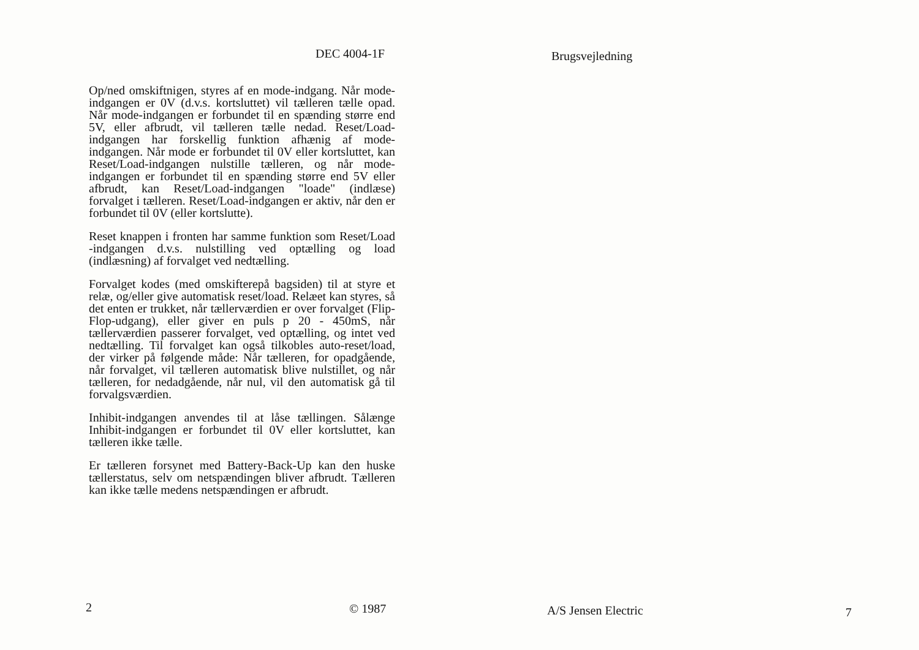DEC 4004-1F
Op/ned omskiftnigen, styres af en mode-indgang. Når mode-indgangen er 0V (d.v.s. kortsluttet) vil tælleren tælle opad. Når mode-indgangen er forbundet til en spænding større end 5V, eller afbrudt, vil tælleren tælle nedad. Reset/Load-indgangen har forskellig funktion afhænig af mode-indgangen. Når mode er forbundet til 0V eller kortsluttet, kan Reset/Load-indgangen nulstille tælleren, og når mode-indgangen er forbundet til en spænding større end 5V eller afbrudt, kan Reset/Load-indgangen "loade" (indlæse) forvalget i tælleren. Reset/Load-indgangen er aktiv, når den er forbundet til 0V (eller kortslutte).
Reset knappen i fronten har samme funktion som Reset/Load -indgangen d.v.s. nulstilling ved optælling og load (indlæsning) af forvalget ved nedtælling.
Forvalget kodes (med omskifterepå bagsiden) til at styre et relæ, og/eller give automatisk reset/load. Relæet kan styres, så det enten er trukket, når tællerværdien er over forvalget (Flip-Flop-udgang), eller giver en puls p 20 - 450mS, når tællerværdien passerer forvalget, ved optælling, og intet ved nedtælling. Til forvalget kan også tilkobles auto-reset/load, der virker på følgende måde: Når tælleren, for opadgående, når forvalget, vil tælleren automatisk blive nulstillet, og når tælleren, for nedadgående, når nul, vil den automatisk gå til forvalgsværdien.
Inhibit-indgangen anvendes til at låse tællingen. Sålænge Inhibit-indgangen er forbundet til 0V eller kortsluttet, kan tælleren ikke tælle.
Er tælleren forsynet med Battery-Back-Up kan den huske tællerstatus, selv om netspændingen bliver afbrudt. Tælleren kan ikke tælle medens netspændingen er afbrudt.
2 © 1987
Brugsvejledning
A/S Jensen Electric 7